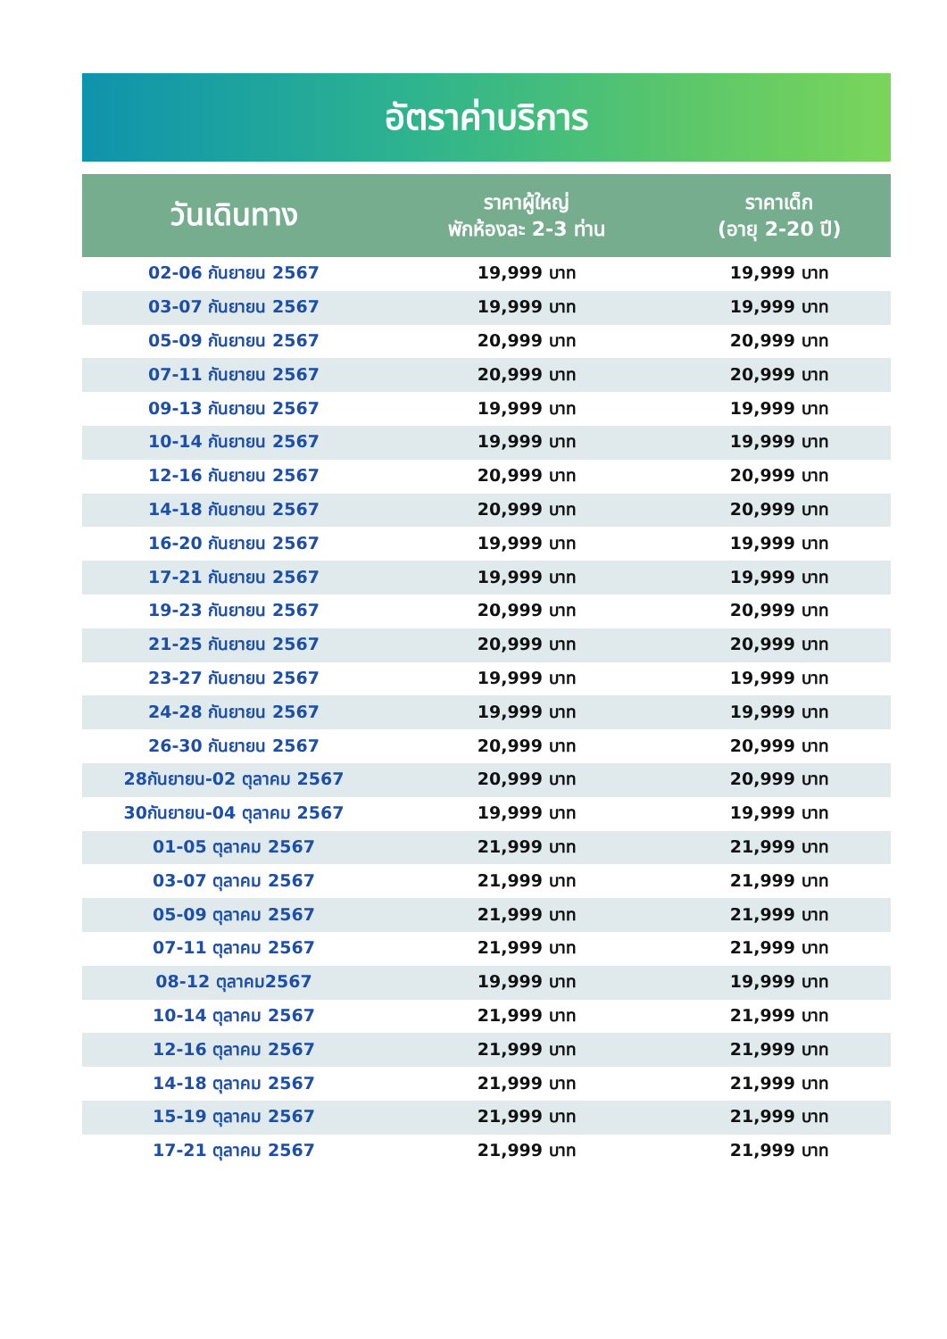อัตราค่าบริการ
| วันเดินทาง | ราคาผู้ใหญ่ พักห้องละ 2-3 ท่าน | ราคาเด็ก (อายุ 2-20 ปี) |
| --- | --- | --- |
| 02-06 กันยายน 2567 | 19,999 บาท | 19,999 บาท |
| 03-07 กันยายน 2567 | 19,999 บาท | 19,999 บาท |
| 05-09 กันยายน 2567 | 20,999 บาท | 20,999 บาท |
| 07-11 กันยายน 2567 | 20,999 บาท | 20,999 บาท |
| 09-13 กันยายน 2567 | 19,999 บาท | 19,999 บาท |
| 10-14 กันยายน 2567 | 19,999 บาท | 19,999 บาท |
| 12-16 กันยายน 2567 | 20,999 บาท | 20,999 บาท |
| 14-18 กันยายน 2567 | 20,999 บาท | 20,999 บาท |
| 16-20 กันยายน 2567 | 19,999 บาท | 19,999 บาท |
| 17-21 กันยายน 2567 | 19,999 บาท | 19,999 บาท |
| 19-23 กันยายน 2567 | 20,999 บาท | 20,999 บาท |
| 21-25 กันยายน 2567 | 20,999 บาท | 20,999 บาท |
| 23-27 กันยายน 2567 | 19,999 บาท | 19,999 บาท |
| 24-28 กันยายน 2567 | 19,999 บาท | 19,999 บาท |
| 26-30 กันยายน 2567 | 20,999 บาท | 20,999 บาท |
| 28กันยายน-02 ตุลาคม 2567 | 20,999 บาท | 20,999 บาท |
| 30กันยายน-04 ตุลาคม 2567 | 19,999 บาท | 19,999 บาท |
| 01-05 ตุลาคม 2567 | 21,999 บาท | 21,999 บาท |
| 03-07 ตุลาคม 2567 | 21,999 บาท | 21,999 บาท |
| 05-09 ตุลาคม 2567 | 21,999 บาท | 21,999 บาท |
| 07-11 ตุลาคม 2567 | 21,999 บาท | 21,999 บาท |
| 08-12 ตุลาคม2567 | 19,999 บาท | 19,999 บาท |
| 10-14 ตุลาคม 2567 | 21,999 บาท | 21,999 บาท |
| 12-16 ตุลาคม 2567 | 21,999 บาท | 21,999 บาท |
| 14-18 ตุลาคม 2567 | 21,999 บาท | 21,999 บาท |
| 15-19 ตุลาคม 2567 | 21,999 บาท | 21,999 บาท |
| 17-21 ตุลาคม 2567 | 21,999 บาท | 21,999 บาท |